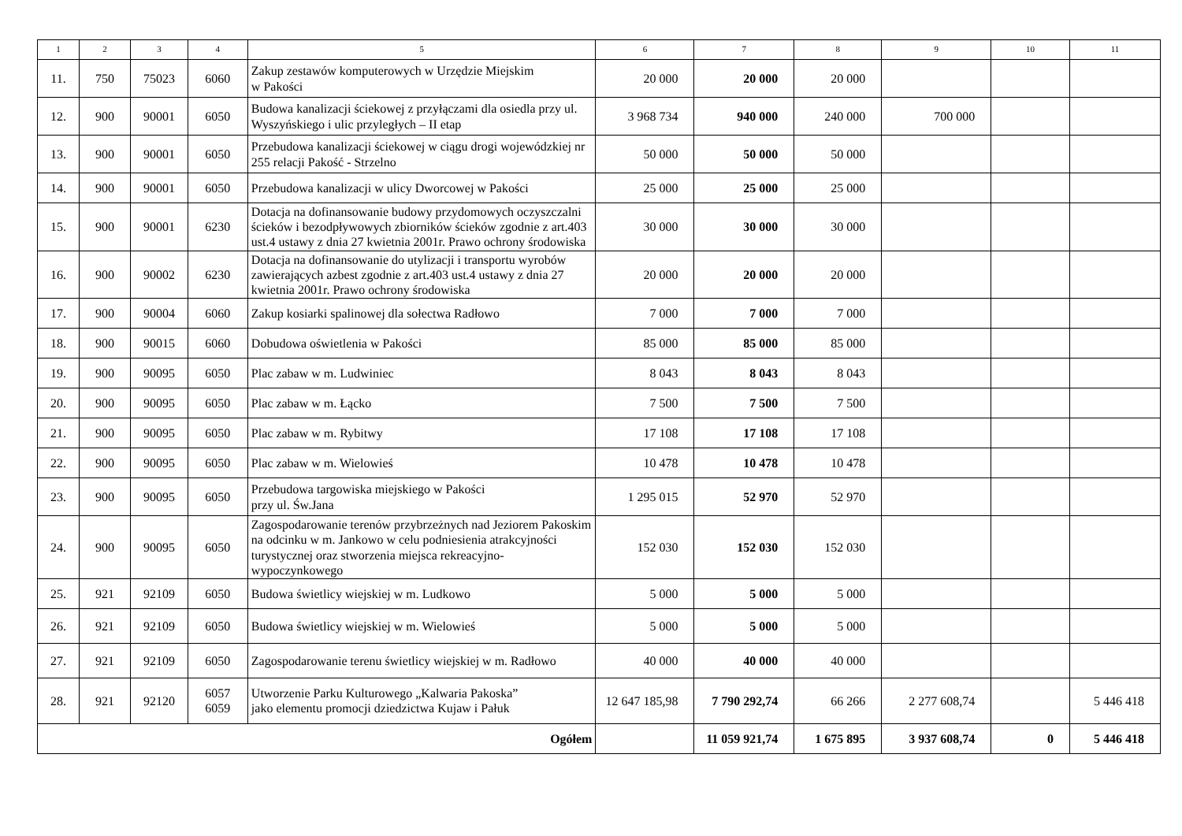| 1 | 2 | 3 | 4 | 5 | 6 | 7 | 8 | 9 | 10 | 11 |
| --- | --- | --- | --- | --- | --- | --- | --- | --- | --- | --- |
| 11. | 750 | 75023 | 6060 | Zakup zestawów komputerowych w Urzędzie Miejskim w Pakości | 20 000 | 20 000 | 20 000 | | | |
| 12. | 900 | 90001 | 6050 | Budowa kanalizacji ściekowej z przyłączami dla osiedla przy ul. Wyszyńskiego i ulic przyległych – II etap | 3 968 734 | 940 000 | 240 000 | 700 000 | | |
| 13. | 900 | 90001 | 6050 | Przebudowa kanalizacji ściekowej w ciągu drogi wojewódzkiej nr 255 relacji Pakość - Strzelno | 50 000 | 50 000 | 50 000 | | | |
| 14. | 900 | 90001 | 6050 | Przebudowa kanalizacji w ulicy Dworcowej w Pakości | 25 000 | 25 000 | 25 000 | | | |
| 15. | 900 | 90001 | 6230 | Dotacja na dofinansowanie budowy przydomowych oczyszczalni ścieków i bezodpływowych zbiorników ścieków zgodnie z art.403 ust.4 ustawy z dnia 27 kwietnia 2001r. Prawo ochrony środowiska | 30 000 | 30 000 | 30 000 | | | |
| 16. | 900 | 90002 | 6230 | Dotacja na dofinansowanie do utylizacji i transportu wyrobów zawierających azbest zgodnie z art.403 ust.4 ustawy z dnia 27 kwietnia 2001r. Prawo ochrony środowiska | 20 000 | 20 000 | 20 000 | | | |
| 17. | 900 | 90004 | 6060 | Zakup kosiarki spalinowej dla sołectwa Radłowo | 7 000 | 7 000 | 7 000 | | | |
| 18. | 900 | 90015 | 6060 | Dobudowa oświetlenia w Pakości | 85 000 | 85 000 | 85 000 | | | |
| 19. | 900 | 90095 | 6050 | Plac zabaw w m. Ludwiniec | 8 043 | 8 043 | 8 043 | | | |
| 20. | 900 | 90095 | 6050 | Plac zabaw w m. Łącko | 7 500 | 7 500 | 7 500 | | | |
| 21. | 900 | 90095 | 6050 | Plac zabaw w m. Rybitwy | 17 108 | 17 108 | 17 108 | | | |
| 22. | 900 | 90095 | 6050 | Plac zabaw w m. Wielowieś | 10 478 | 10 478 | 10 478 | | | |
| 23. | 900 | 90095 | 6050 | Przebudowa targowiska miejskiego w Pakości przy ul. Św.Jana | 1 295 015 | 52 970 | 52 970 | | | |
| 24. | 900 | 90095 | 6050 | Zagospodarowanie terenów przybrzeżnych nad Jeziorem Pakoskim na odcinku w m. Jankowo w celu podniesienia atrakcyjności turystycznej oraz stworzenia miejsca rekreacyjno- wypoczynkowego | 152 030 | 152 030 | 152 030 | | | |
| 25. | 921 | 92109 | 6050 | Budowa świetlicy wiejskiej w m. Ludkowo | 5 000 | 5 000 | 5 000 | | | |
| 26. | 921 | 92109 | 6050 | Budowa świetlicy wiejskiej w m. Wielowieś | 5 000 | 5 000 | 5 000 | | | |
| 27. | 921 | 92109 | 6050 | Zagospodarowanie terenu świetlicy wiejskiej w m. Radłowo | 40 000 | 40 000 | 40 000 | | | |
| 28. | 921 | 92120 | 6057 6059 | Utworzenie Parku Kulturowego „Kalwaria Pakoska” jako elementu promocji dziedzictwa Kujaw i Pałuk | 12 647 185,98 | 7 790 292,74 | 66 266 | 2 277 608,74 | | 5 446 418 |
| Ogółem | | | | | | 11 059 921,74 | 1 675 895 | 3 937 608,74 | 0 | 5 446 418 |